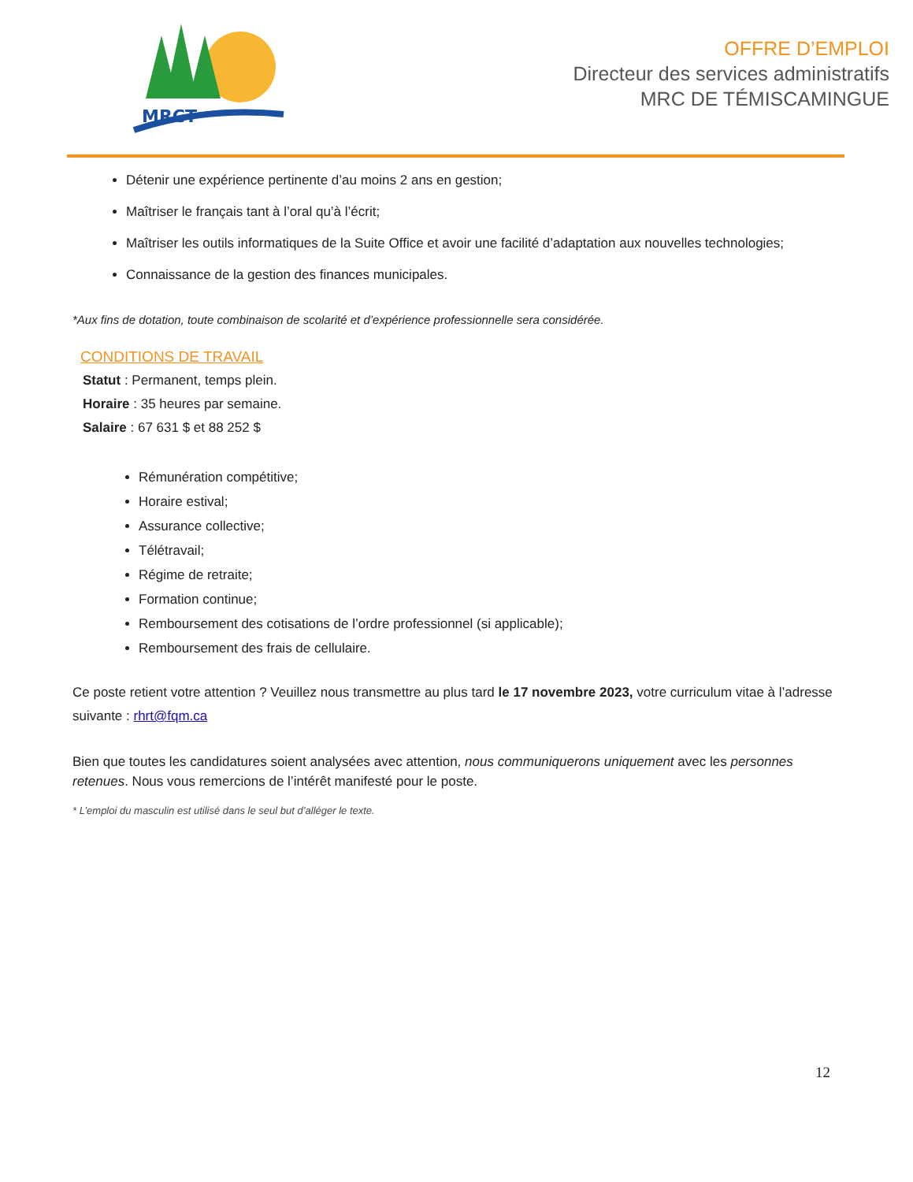MRCT
OFFRE D’EMPLOI
Directeur des services administratifs
MRC DE TÉMISCAMINGUE
Détenir une expérience pertinente d’au moins 2 ans en gestion;
Maîtriser le français tant à l’oral qu’à l’écrit;
Maîtriser les outils informatiques de la Suite Office et avoir une facilité d’adaptation aux nouvelles technologies;
Connaissance de la gestion des finances municipales.
*Aux fins de dotation, toute combinaison de scolarité et d’expérience professionnelle sera considérée.
CONDITIONS DE TRAVAIL
Statut : Permanent, temps plein.
Horaire : 35 heures par semaine.
Salaire : 67 631 $ et 88 252 $
Rémunération compétitive;
Horaire estival;
Assurance collective;
Télétravail;
Régime de retraite;
Formation continue;
Remboursement des cotisations de l’ordre professionnel (si applicable);
Remboursement des frais de cellulaire.
Ce poste retient votre attention ? Veuillez nous transmettre au plus tard le 17 novembre 2023, votre curriculum vitae à l’adresse suivante : rhrt@fqm.ca
Bien que toutes les candidatures soient analysées avec attention, nous communiquerons uniquement avec les personnes retenues. Nous vous remercions de l’intérêt manifesté pour le poste.
* L’emploi du masculin est utilisé dans le seul but d’alléger le texte.
12